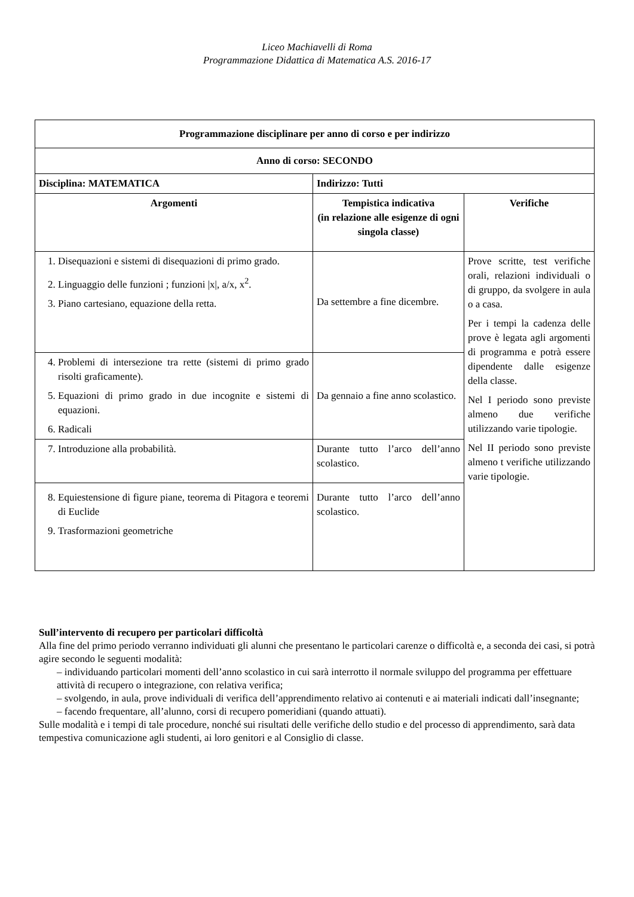Liceo Machiavelli di Roma
Programmazione Didattica di Matematica A.S. 2016-17
| Programmazione disciplinare per anno di corso e per indirizzo | | |
| --- | --- | --- |
| Anno di corso: SECONDO | | |
| Disciplina: MATEMATICA | Indirizzo: Tutti | |
| Argomenti | Tempistica indicativa (in relazione alle esigenze di ogni singola classe) | Verifiche |
| 1. Disequazioni e sistemi di disequazioni di primo grado. 2. Linguaggio delle funzioni ; funzioni /x/, a/x, x<sup>2</sup>. 3. Piano cartesiano, equazione della retta. | Da settembre a fine dicembre. | Prove scritte, test verifiche orali, relazioni individuali o di gruppo, da svolgere in aula o a casa. Per i tempi la cadenza delle prove è legata agli argomenti di programma e potrà essere dipendente dalle esigenze della classe. Nel I periodo sono previste almeno due verifiche utilizzando varie tipologie. Nel II periodo sono previste almeno t verifiche utilizzando varie tipologie. |
| 4. Problemi di intersezione tra rette (sistemi di primo grado risolti graficamente). 5. Equazioni di primo grado in due incognite e sistemi di equazioni. 6. Radicali | Da gennaio a fine anno scolastico. | |
| 7. Introduzione alla probabilità. | Durante tutto l’arco dell’anno scolastico. | |
| 8. Equiestensione di figure piane, teorema di Pitagora e teoremi di Euclide 9. Trasformazioni geometriche | Durante tutto l’arco dell’anno scolastico. | |
Sull’intervento di recupero per particolari difficoltà
Alla fine del primo periodo verranno individuati gli alunni che presentano le particolari carenze o difficoltà e, a seconda dei casi, si potrà agire secondo le seguenti modalità:
– individuando particolari momenti dell’anno scolastico in cui sarà interrotto il normale sviluppo del programma per effettuare attività di recupero o integrazione, con relativa verifica;
– svolgendo, in aula, prove individuali di verifica dell’apprendimento relativo ai contenuti e ai materiali indicati dall’insegnante;
– facendo frequentare, all’alunno, corsi di recupero pomeridiani (quando attuati).
Sulle modalità e i tempi di tale procedure, nonché sui risultati delle verifiche dello studio e del processo di apprendimento, sarà data tempestiva comunicazione agli studenti, ai loro genitori e al Consiglio di classe.